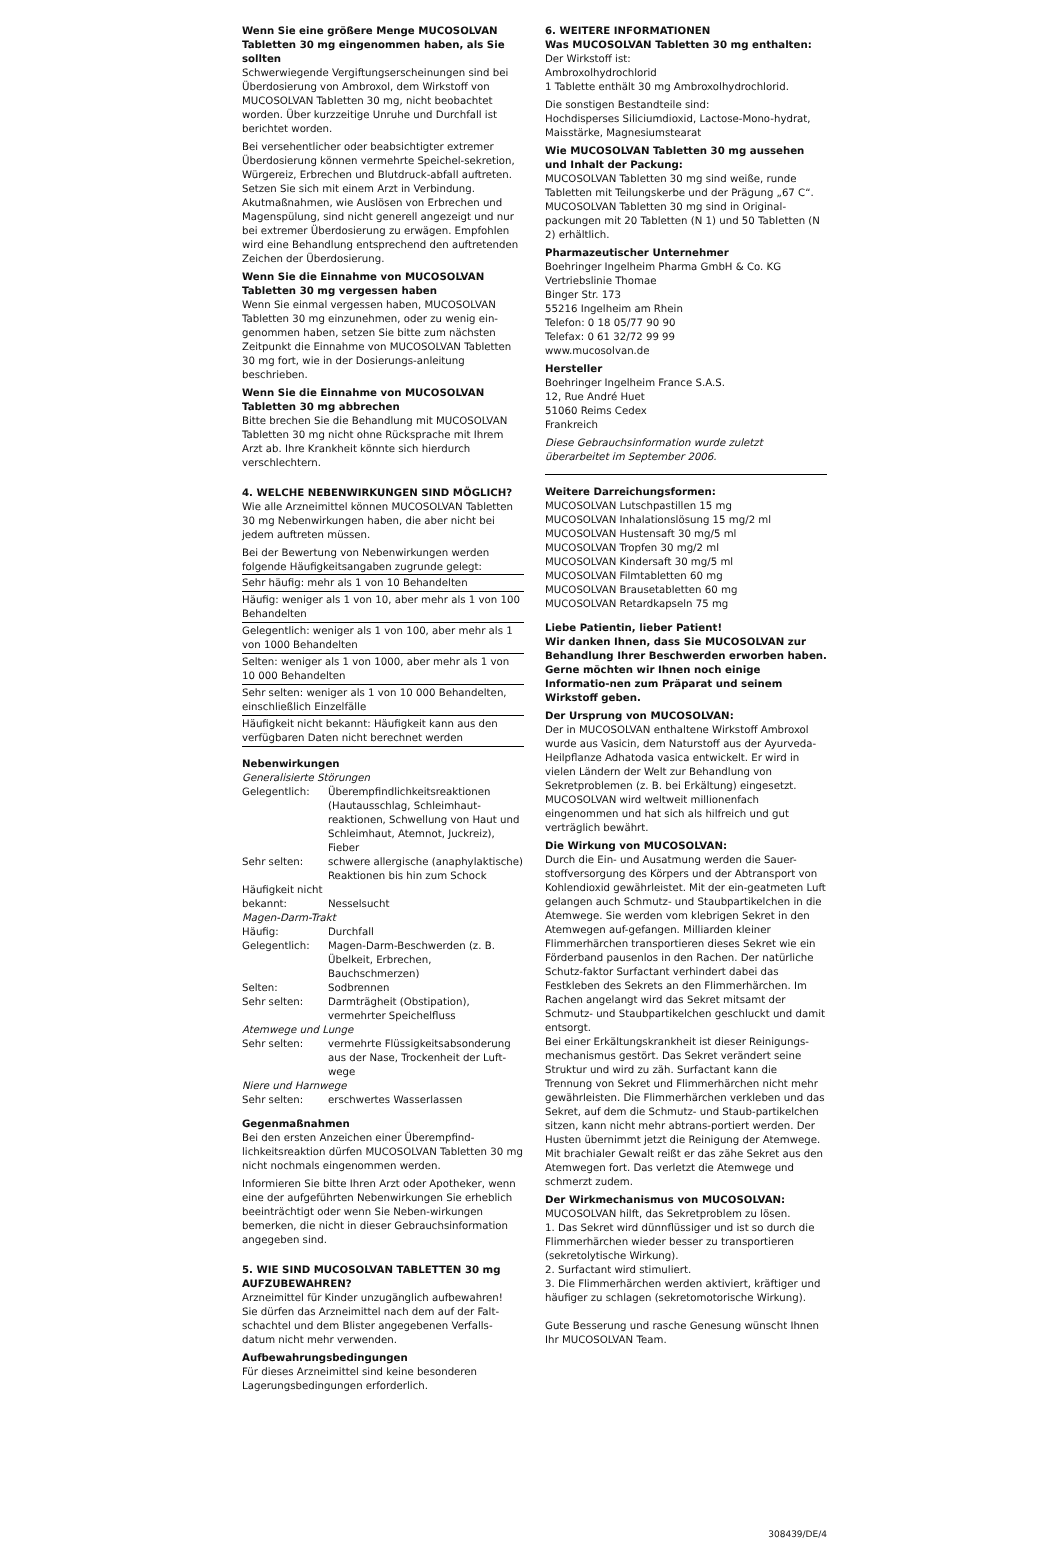Wenn Sie eine größere Menge MUCOSOLVAN Tabletten 30 mg eingenommen haben, als Sie sollten
Schwerwiegende Vergiftungserscheinungen sind bei Überdosierung von Ambroxol, dem Wirkstoff von MUCOSOLVAN Tabletten 30 mg, nicht beobachtet worden. Über kurzzeitige Unruhe und Durchfall ist berichtet worden.
Bei versehentlicher oder beabsichtigter extremer Überdosierung können vermehrte Speichel-sekretion, Würgereiz, Erbrechen und Blutdruck-abfall auftreten.
Setzen Sie sich mit einem Arzt in Verbindung. Akutmaßnahmen, wie Auslösen von Erbrechen und Magenspülung, sind nicht generell angezeigt und nur bei extremer Überdosierung zu erwägen. Empfohlen wird eine Behandlung entsprechend den auftretenden Zeichen der Überdosierung.
Wenn Sie die Einnahme von MUCOSOLVAN Tabletten 30 mg vergessen haben
Wenn Sie einmal vergessen haben, MUCOSOLVAN Tabletten 30 mg einzunehmen, oder zu wenig ein-genommen haben, setzen Sie bitte zum nächsten Zeitpunkt die Einnahme von MUCOSOLVAN Tabletten 30 mg fort, wie in der Dosierungs-anleitung beschrieben.
Wenn Sie die Einnahme von MUCOSOLVAN Tabletten 30 mg abbrechen
Bitte brechen Sie die Behandlung mit MUCOSOLVAN Tabletten 30 mg nicht ohne Rücksprache mit Ihrem Arzt ab. Ihre Krankheit könnte sich hierdurch verschlechtern.
4. WELCHE NEBENWIRKUNGEN SIND MÖGLICH?
Wie alle Arzneimittel können MUCOSOLVAN Tabletten 30 mg Nebenwirkungen haben, die aber nicht bei jedem auftreten müssen.
Bei der Bewertung von Nebenwirkungen werden folgende Häufigkeitsangaben zugrunde gelegt:
| Sehr häufig: mehr als 1 von 10 Behandelten |
| Häufig: weniger als 1 von 10, aber mehr als 1 von 100 Behandelten |
| Gelegentlich: weniger als 1 von 100, aber mehr als 1 von 1000 Behandelten |
| Selten: weniger als 1 von 1000, aber mehr als 1 von 10 000 Behandelten |
| Sehr selten: weniger als 1 von 10 000 Behandelten, einschließlich Einzelfälle |
| Häufigkeit nicht bekannt: Häufigkeit kann aus den verfügbaren Daten nicht berechnet werden |
Nebenwirkungen
Generalisierte Störungen
| Gelegentlich: | Überempfindlichkeitsreaktionen (Hautausschlag, Schleimhaut-reaktionen, Schwellung von Haut und Schleimhaut, Atemnot, Juckreiz), Fieber |
| Sehr selten: | schwere allergische (anaphylaktische) Reaktionen bis hin zum Schock |
| Häufigkeit nicht bekannt: | Nesselsucht |
Magen-Darm-Trakt
| Häufig: | Durchfall |
| Gelegentlich: | Magen-Darm-Beschwerden (z. B. Übelkeit, Erbrechen, Bauchschmerzen) |
| Selten: | Sodbrennen |
| Sehr selten: | Darmträgheit (Obstipation), vermehrter Speichelfluss |
Atemwege und Lunge
| Sehr selten: | vermehrte Flüssigkeitsabsonderung aus der Nase, Trockenheit der Luft-wege |
Niere und Harnwege
| Sehr selten: | erschwertes Wasserlassen |
Gegenmaßnahmen
Bei den ersten Anzeichen einer Überempfind-lichkeitsreaktion dürfen MUCOSOLVAN Tabletten 30 mg nicht nochmals eingenommen werden.
Informieren Sie bitte Ihren Arzt oder Apotheker, wenn eine der aufgeführten Nebenwirkungen Sie erheblich beeinträchtigt oder wenn Sie Neben-wirkungen bemerken, die nicht in dieser Gebrauchsinformation angegeben sind.
5. WIE SIND MUCOSOLVAN TABLETTEN 30 mg AUFZUBEWAHREN?
Arzneimittel für Kinder unzugänglich aufbewahren!
Sie dürfen das Arzneimittel nach dem auf der Falt-schachtel und dem Blister angegebenen Verfalls-datum nicht mehr verwenden.
Aufbewahrungsbedingungen
Für dieses Arzneimittel sind keine besonderen Lagerungsbedingungen erforderlich.
6. WEITERE INFORMATIONEN
Was MUCOSOLVAN Tabletten 30 mg enthalten:
Der Wirkstoff ist:
Ambroxolhydrochlorid
1 Tablette enthält 30 mg Ambroxolhydrochlorid.
Die sonstigen Bestandteile sind:
Hochdisperses Siliciumdioxid, Lactose-Mono-hydrat, Maisstärke, Magnesiumstearat
Wie MUCOSOLVAN Tabletten 30 mg aussehen und Inhalt der Packung:
MUCOSOLVAN Tabletten 30 mg sind weiße, runde Tabletten mit Teilungskerbe und der Prägung „67 C“.
MUCOSOLVAN Tabletten 30 mg sind in Original-packungen mit 20 Tabletten (N 1) und 50 Tabletten (N 2) erhältlich.
Pharmazeutischer Unternehmer
Boehringer Ingelheim Pharma GmbH & Co. KG
Vertriebslinie Thomae
Binger Str. 173
55216 Ingelheim am Rhein
Telefon: 0 18 05/77 90 90
Telefax: 0 61 32/72 99 99
www.mucosolvan.de
Hersteller
Boehringer Ingelheim France S.A.S.
12, Rue André Huet
51060 Reims Cedex
Frankreich
Diese Gebrauchsinformation wurde zuletzt überarbeitet im September 2006.
Weitere Darreichungsformen:
MUCOSOLVAN Lutschpastillen 15 mg
MUCOSOLVAN Inhalationslösung 15 mg/2 ml
MUCOSOLVAN Hustensaft 30 mg/5 ml
MUCOSOLVAN Tropfen 30 mg/2 ml
MUCOSOLVAN Kindersaft 30 mg/5 ml
MUCOSOLVAN Filmtabletten 60 mg
MUCOSOLVAN Brausetabletten 60 mg
MUCOSOLVAN Retardkapseln 75 mg
Liebe Patientin, lieber Patient!
Wir danken Ihnen, dass Sie MUCOSOLVAN zur Behandlung Ihrer Beschwerden erworben haben. Gerne möchten wir Ihnen noch einige Informatio-nen zum Präparat und seinem Wirkstoff geben.
Der Ursprung von MUCOSOLVAN:
Der in MUCOSOLVAN enthaltene Wirkstoff Ambroxol wurde aus Vasicin, dem Naturstoff aus der Ayurveda-Heilpflanze Adhatoda vasica entwickelt. Er wird in vielen Ländern der Welt zur Behandlung von Sekretproblemen (z. B. bei Erkältung) eingesetzt. MUCOSOLVAN wird weltweit millionenfach eingenommen und hat sich als hilfreich und gut verträglich bewährt.
Die Wirkung von MUCOSOLVAN:
Durch die Ein- und Ausatmung werden die Sauer-stoffversorgung des Körpers und der Abtransport von Kohlendioxid gewährleistet. Mit der ein-geatmeten Luft gelangen auch Schmutz- und Staubpartikelchen in die Atemwege. Sie werden vom klebrigen Sekret in den Atemwegen auf-gefangen. Milliarden kleiner Flimmerhärchen transportieren dieses Sekret wie ein Förderband pausenlos in den Rachen. Der natürliche Schutz-faktor Surfactant verhindert dabei das Festkleben des Sekrets an den Flimmerhärchen. Im Rachen angelangt wird das Sekret mitsamt der Schmutz- und Staubpartikelchen geschluckt und damit entsorgt.
Bei einer Erkältungskrankheit ist dieser Reinigungs-mechanismus gestört. Das Sekret verändert seine Struktur und wird zu zäh. Surfactant kann die Trennung von Sekret und Flimmerhärchen nicht mehr gewährleisten. Die Flimmerhärchen verkleben und das Sekret, auf dem die Schmutz- und Staub-partikelchen sitzen, kann nicht mehr abtrans-portiert werden. Der Husten übernimmt jetzt die Reinigung der Atemwege. Mit brachialer Gewalt reißt er das zähe Sekret aus den Atemwegen fort. Das verletzt die Atemwege und schmerzt zudem.
Der Wirkmechanismus von MUCOSOLVAN:
MUCOSOLVAN hilft, das Sekretproblem zu lösen.
1. Das Sekret wird dünnflüssiger und ist so durch die Flimmerhärchen wieder besser zu transportieren (sekretolytische Wirkung).
2. Surfactant wird stimuliert.
3. Die Flimmerhärchen werden aktiviert, kräftiger und häufiger zu schlagen (sekretomotorische Wirkung).
Gute Besserung und rasche Genesung wünscht Ihnen
Ihr MUCOSOLVAN Team.
308439/DE/4